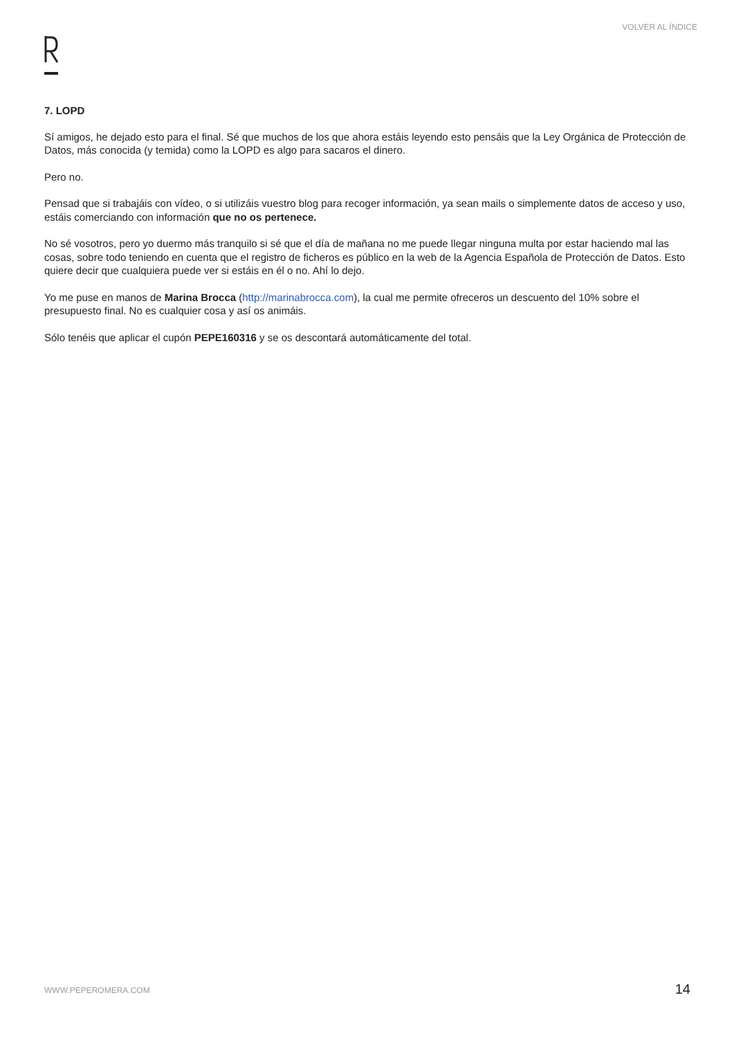VOLVER AL ÍNDICE
7. LOPD
Sí amigos, he dejado esto para el final. Sé que muchos de los que ahora estáis leyendo esto pensáis que la Ley Orgánica de Protección de Datos, más conocida (y temida) como la LOPD es algo para sacaros el dinero.
Pero no.
Pensad que si trabajáis con vídeo, o si utilizáis vuestro blog para recoger información, ya sean mails o simplemente datos de acceso y uso, estáis comerciando con información que no os pertenece.
No sé vosotros, pero yo duermo más tranquilo si sé que el día de mañana no me puede llegar ninguna multa por estar haciendo mal las cosas, sobre todo teniendo en cuenta que el registro de ficheros es público en la web de la Agencia Española de Protección de Datos. Esto quiere decir que cualquiera puede ver si estáis en él o no. Ahí lo dejo.
Yo me puse en manos de Marina Brocca (http://marinabrocca.com), la cual me permite ofreceros un descuento del 10% sobre el presupuesto final. No es cualquier cosa y así os animáis.
Sólo tenéis que aplicar el cupón PEPE160316 y se os descontará automáticamente del total.
WWW.PEPEROMERA.COM 14